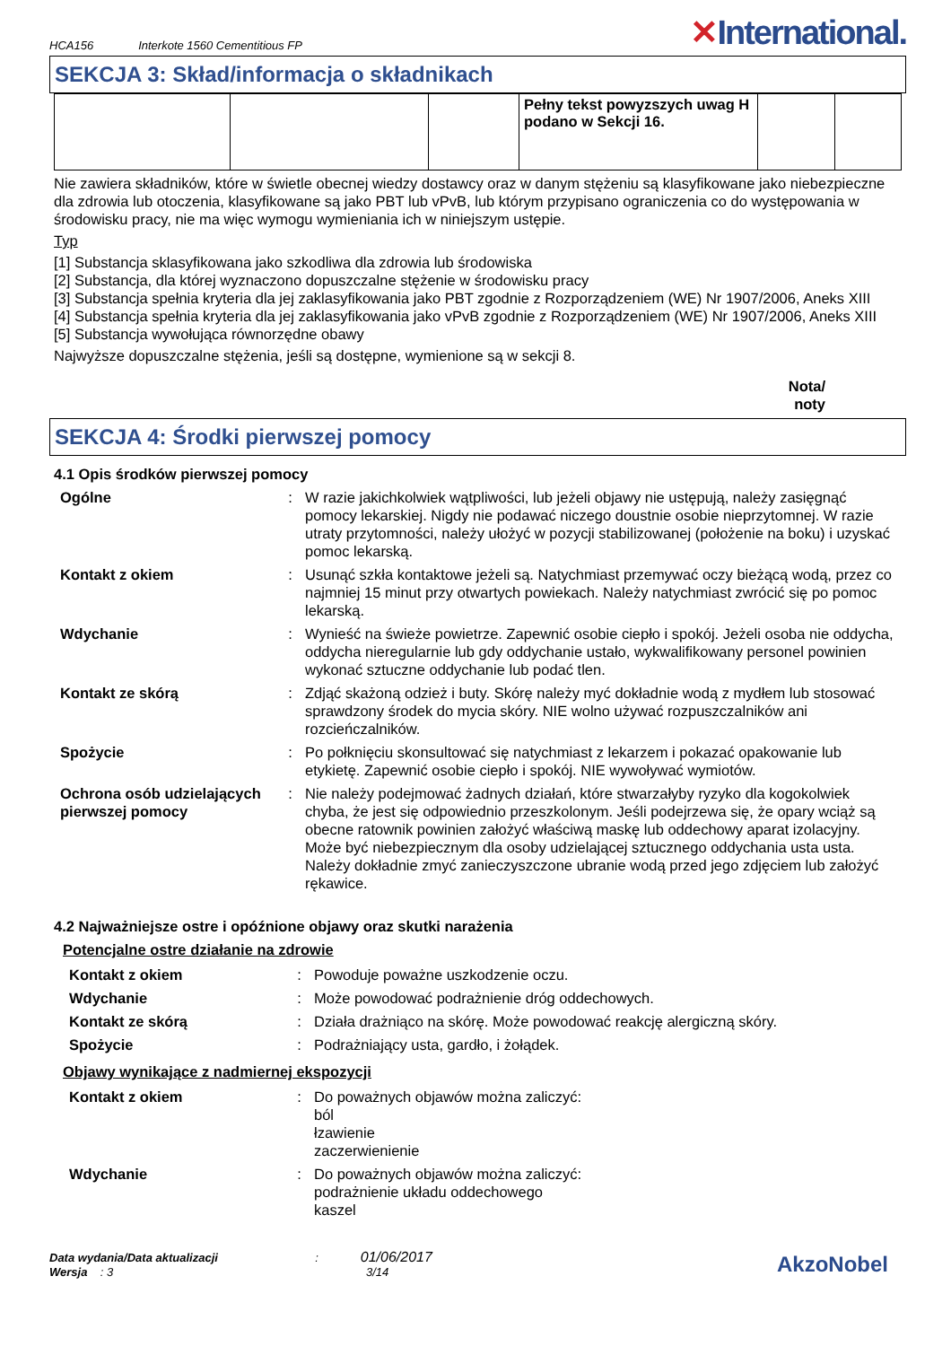HCA156 Interkote 1560 Cementitious FP
✕International.
SEKCJA 3: Skład/informacja o składnikach
| | | | Pełny tekst powyzszych uwag H podano w Sekcji 16. | | |
Nie zawiera składników, które w świetle obecnej wiedzy dostawcy oraz w danym stężeniu są klasyfikowane jako niebezpieczne dla zdrowia lub otoczenia, klasyfikowane są jako PBT lub vPvB, lub którym przypisano ograniczenia co do występowania w środowisku pracy, nie ma więc wymogu wymieniania ich w niniejszym ustępie.
Typ
[1] Substancja sklasyfikowana jako szkodliwa dla zdrowia lub środowiska
[2] Substancja, dla której wyznaczono dopuszczalne stężenie w środowisku pracy
[3] Substancja spełnia kryteria dla jej zaklasyfikowania jako PBT zgodnie z Rozporządzeniem (WE) Nr 1907/2006, Aneks XIII
[4] Substancja spełnia kryteria dla jej zaklasyfikowania jako vPvB zgodnie z Rozporządzeniem (WE) Nr 1907/2006, Aneks XIII
[5] Substancja wywołująca równorzędne obawy
Najwyższe dopuszczalne stężenia, jeśli są dostępne, wymienione są w sekcji 8.
Nota/
noty
SEKCJA 4: Środki pierwszej pomocy
4.1 Opis środków pierwszej pomocy
| Ogólne | : | W razie jakichkolwiek wątpliwości, lub jeżeli objawy nie ustępują, należy zasięgnąć pomocy lekarskiej. Nigdy nie podawać niczego doustnie osobie nieprzytomnej. W razie utraty przytomności, należy ułożyć w pozycji stabilizowanej (położenie na boku) i uzyskać pomoc lekarską. |
| Kontakt z okiem | : | Usunąć szkła kontaktowe jeżeli są. Natychmiast przemywać oczy bieżącą wodą, przez co najmniej 15 minut przy otwartych powiekach. Należy natychmiast zwrócić się po pomoc lekarską. |
| Wdychanie | : | Wynieść na świeże powietrze. Zapewnić osobie ciepło i spokój. Jeżeli osoba nie oddycha, oddycha nieregularnie lub gdy oddychanie ustało, wykwalifikowany personel powinien wykonać sztuczne oddychanie lub podać tlen. |
| Kontakt ze skórą | : | Zdjąć skażoną odzież i buty. Skórę należy myć dokładnie wodą z mydłem lub stosować sprawdzony środek do mycia skóry. NIE wolno używać rozpuszczalników ani rozcieńczalników. |
| Spożycie | : | Po połknięciu skonsultować się natychmiast z lekarzem i pokazać opakowanie lub etykietę. Zapewnić osobie ciepło i spokój. NIE wywoływać wymiotów. |
| Ochrona osób udzielających pierwszej pomocy | : | Nie należy podejmować żadnych działań, które stwarzałyby ryzyko dla kogokolwiek chyba, że jest się odpowiednio przeszkolonym. Jeśli podejrzewa się, że opary wciąż są obecne ratownik powinien założyć właściwą maskę lub oddechowy aparat izolacyjny. Może być niebezpiecznym dla osoby udzielającej sztucznego oddychania usta usta. Należy dokładnie zmyć zanieczyszczone ubranie wodą przed jego zdjęciem lub założyć rękawice. |
4.2 Najważniejsze ostre i opóźnione objawy oraz skutki narażenia
Potencjalne ostre działanie na zdrowie
| Kontakt z okiem | : | Powoduje poważne uszkodzenie oczu. |
| Wdychanie | : | Może powodować podrażnienie dróg oddechowych. |
| Kontakt ze skórą | : | Działa drażniąco na skórę. Może powodować reakcję alergiczną skóry. |
| Spożycie | : | Podrażniający usta, gardło, i żołądek. |
Objawy wynikające z nadmiernej ekspozycji
| Kontakt z okiem | : | Do poważnych objawów można zaliczyć: ból łzawienie zaczerwienienie |
| Wdychanie | : | Do poważnych objawów można zaliczyć: podrażnienie układu oddechowego kaszel |
Data wydania/Data aktualizacji : 01/06/2017
Wersja : 3 3/14
AkzoNobel